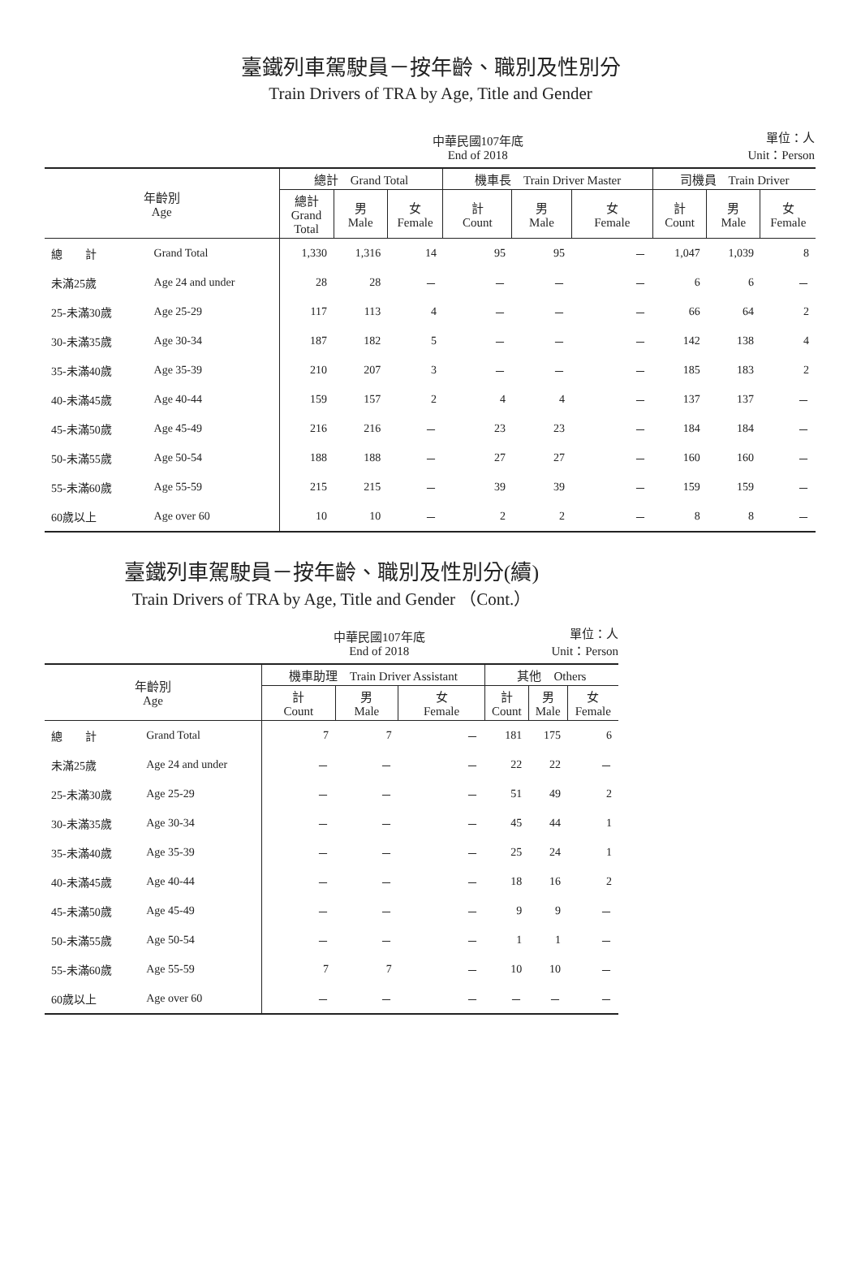臺鐵列車駕駛員－按年齡、職別及性別分
Train Drivers of TRA by Age, Title and Gender
中華民國107年底
End of 2018 單位：人
Unit：Person
| 年齡別 Age | | 總計 Grand Total | | | 機車長 Train Driver Master | | | 司機員 Train Driver | | |
| --- | --- | --- | --- | --- | --- | --- | --- | --- | --- | --- |
| | | 總計 Grand Total | 男 Male | 女 Female | 計 Count | 男 Male | 女 Female | 計 Count | 男 Male | 女 Female |
| 總 計 | Grand Total | 1,330 | 1,316 | 14 | 95 | 95 | － | 1,047 | 1,039 | 8 |
| 未滿25歲 | Age 24 and under | 28 | 28 | － | － | － | － | 6 | 6 | － |
| 25-未滿30歲 | Age 25-29 | 117 | 113 | 4 | － | － | － | 66 | 64 | 2 |
| 30-未滿35歲 | Age 30-34 | 187 | 182 | 5 | － | － | － | 142 | 138 | 4 |
| 35-未滿40歲 | Age 35-39 | 210 | 207 | 3 | － | － | － | 185 | 183 | 2 |
| 40-未滿45歲 | Age 40-44 | 159 | 157 | 2 | 4 | 4 | － | 137 | 137 | － |
| 45-未滿50歲 | Age 45-49 | 216 | 216 | － | 23 | 23 | － | 184 | 184 | － |
| 50-未滿55歲 | Age 50-54 | 188 | 188 | － | 27 | 27 | － | 160 | 160 | － |
| 55-未滿60歲 | Age 55-59 | 215 | 215 | － | 39 | 39 | － | 159 | 159 | － |
| 60歲以上 | Age over 60 | 10 | 10 | － | 2 | 2 | － | 8 | 8 | － |
臺鐵列車駕駛員－按年齡、職別及性別分(續)
Train Drivers of TRA by Age, Title and Gender （Cont.）
中華民國107年底
End of 2018 單位：人
Unit：Person
| 年齡別 Age | | 機車助理 Train Driver Assistant | | | 其他 Others | | |
| --- | --- | --- | --- | --- | --- | --- | --- |
| | | 計 Count | 男 Male | 女 Female | 計 Count | 男 Male | 女 Female |
| 總 計 | Grand Total | 7 | 7 | － | 181 | 175 | 6 |
| 未滿25歲 | Age 24 and under | － | － | － | 22 | 22 | － |
| 25-未滿30歲 | Age 25-29 | － | － | － | 51 | 49 | 2 |
| 30-未滿35歲 | Age 30-34 | － | － | － | 45 | 44 | 1 |
| 35-未滿40歲 | Age 35-39 | － | － | － | 25 | 24 | 1 |
| 40-未滿45歲 | Age 40-44 | － | － | － | 18 | 16 | 2 |
| 45-未滿50歲 | Age 45-49 | － | － | － | 9 | 9 | － |
| 50-未滿55歲 | Age 50-54 | － | － | － | 1 | 1 | － |
| 55-未滿60歲 | Age 55-59 | 7 | 7 | － | 10 | 10 | － |
| 60歲以上 | Age over 60 | － | － | － | － | － | － |